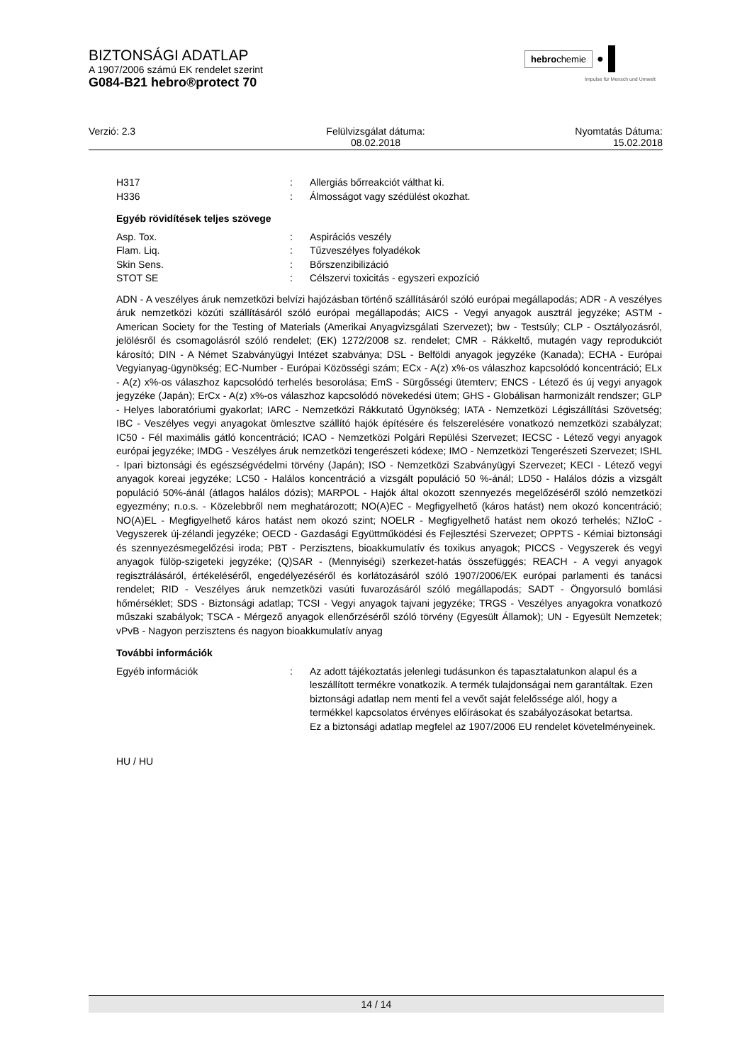BIZTONSÁGI ADATLAP
A 1907/2006 számú EK rendelet szerint
G084-B21 hebro®protect 70
hebrochemie ●
Impulse für Mensch und Umwelt
Verzió: 2.3 Felülvizsgálat dátuma:
08.02.2018
Nyomtatás Dátuma:
15.02.2018
H317: Allergiás bőrreakciót válthat ki.
H336: Álmosságot vagy szédülést okozhat.
Egyéb rövidítések teljes szövege
Asp. Tox.: Aspirációs veszély
Flam. Liq.: Tűzveszélyes folyadékok
Skin Sens.: Bőrszenzibilizáció
STOT SE: Célszervi toxicitás - egyszeri expozíció
ADN - A veszélyes áruk nemzetközi belvízi hajózásban történő szállításáról szóló európai megállapodás; ADR - A veszélyes áruk nemzetközi közúti szállításáról szóló európai megállapodás; AICS - Vegyi anyagok ausztrál jegyzéke; ASTM - American Society for the Testing of Materials (Amerikai Anyagvizsgálati Szervezet); bw - Testsúly; CLP - Osztályozásról, jelölésről és csomagolásról szóló rendelet; (EK) 1272/2008 sz. rendelet; CMR - Rákkeltő, mutagén vagy reprodukciót károsító; DIN - A Német Szabványügyi Intézet szabványa; DSL - Belföldi anyagok jegyzéke (Kanada); ECHA - Európai Vegyianyag-ügynökség; EC-Number - Európai Közösségi szám; ECx - A(z) x%-os válaszhoz kapcsolódó koncentráció; ELx - A(z) x%-os válaszhoz kapcsolódó terhelés besorolása; EmS - Sürgősségi ütemterv; ENCS - Létező és új vegyi anyagok jegyzéke (Japán); ErCx - A(z) x%-os válaszhoz kapcsolódó növekedési ütem; GHS - Globálisan harmonizált rendszer; GLP - Helyes laboratóriumi gyakorlat; IARC - Nemzetközi Rákkutató Ügynökség; IATA - Nemzetközi Légiszállítási Szövetség; IBC - Veszélyes vegyi anyagokat ömlesztve szállító hajók építésére és felszerelésére vonatkozó nemzetközi szabályzat; IC50 - Fél maximális gátló koncentráció; ICAO - Nemzetközi Polgári Repülési Szervezet; IECSC - Létező vegyi anyagok európai jegyzéke; IMDG - Veszélyes áruk nemzetközi tengerészeti kódexe; IMO - Nemzetközi Tengerészeti Szervezet; ISHL - Ipari biztonsági és egészségvédelmi törvény (Japán); ISO - Nemzetközi Szabványügyi Szervezet; KECI - Létező vegyi anyagok koreai jegyzéke; LC50 - Halálos koncentráció a vizsgált populáció 50 %-ánál; LD50 - Halálos dózis a vizsgált populáció 50%-ánál (átlagos halálos dózis); MARPOL - Hajók által okozott szennyezés megelőzéséről szóló nemzetközi egyezmény; n.o.s. - Közelebbről nem meghatározott; NO(A)EC - Megfigyelhető (káros hatást) nem okozó koncentráció; NO(A)EL - Megfigyelhető káros hatást nem okozó szint; NOELR - Megfigyelhető hatást nem okozó terhelés; NZIoC - Vegyszerek új-zélandi jegyzéke; OECD - Gazdasági Együttműködési és Fejlesztési Szervezet; OPPTS - Kémiai biztonsági és szennyezésmegelőzési iroda; PBT - Perzisztens, bioakkumulatív és toxikus anyagok; PICCS - Vegyszerek és vegyi anyagok fülöp-szigeteki jegyzéke; (Q)SAR - (Mennyiségi) szerkezet-hatás összefüggés; REACH - A vegyi anyagok regisztrálásáról, értékeléséről, engedélyezéséről és korlátozásáról szóló 1907/2006/EK európai parlamenti és tanácsi rendelet; RID - Veszélyes áruk nemzetközi vasúti fuvarozásáról szóló megállapodás; SADT - Öngyorsuló bomlási hőmérséklet; SDS - Biztonsági adatlap; TCSI - Vegyi anyagok tajvani jegyzéke; TRGS - Veszélyes anyagokra vonatkozó műszaki szabályok; TSCA - Mérgező anyagok ellenőrzéséről szóló törvény (Egyesült Államok); UN - Egyesült Nemzetek; vPvB - Nagyon perzisztens és nagyon bioakkumulatív anyag
További információk
Egyéb információk: Az adott tájékoztatás jelenlegi tudásunkon és tapasztalatunkon alapul és a leszállított termékre vonatkozik. A termék tulajdonságai nem garantáltak. Ezen biztonsági adatlap nem menti fel a vevőt saját felelőssége alól, hogy a termékkel kapcsolatos érvényes előírásokat és szabályozásokat betartsa.
Ez a biztonsági adatlap megfelel az 1907/2006 EU rendelet követelményeinek.
HU / HU
14 / 14